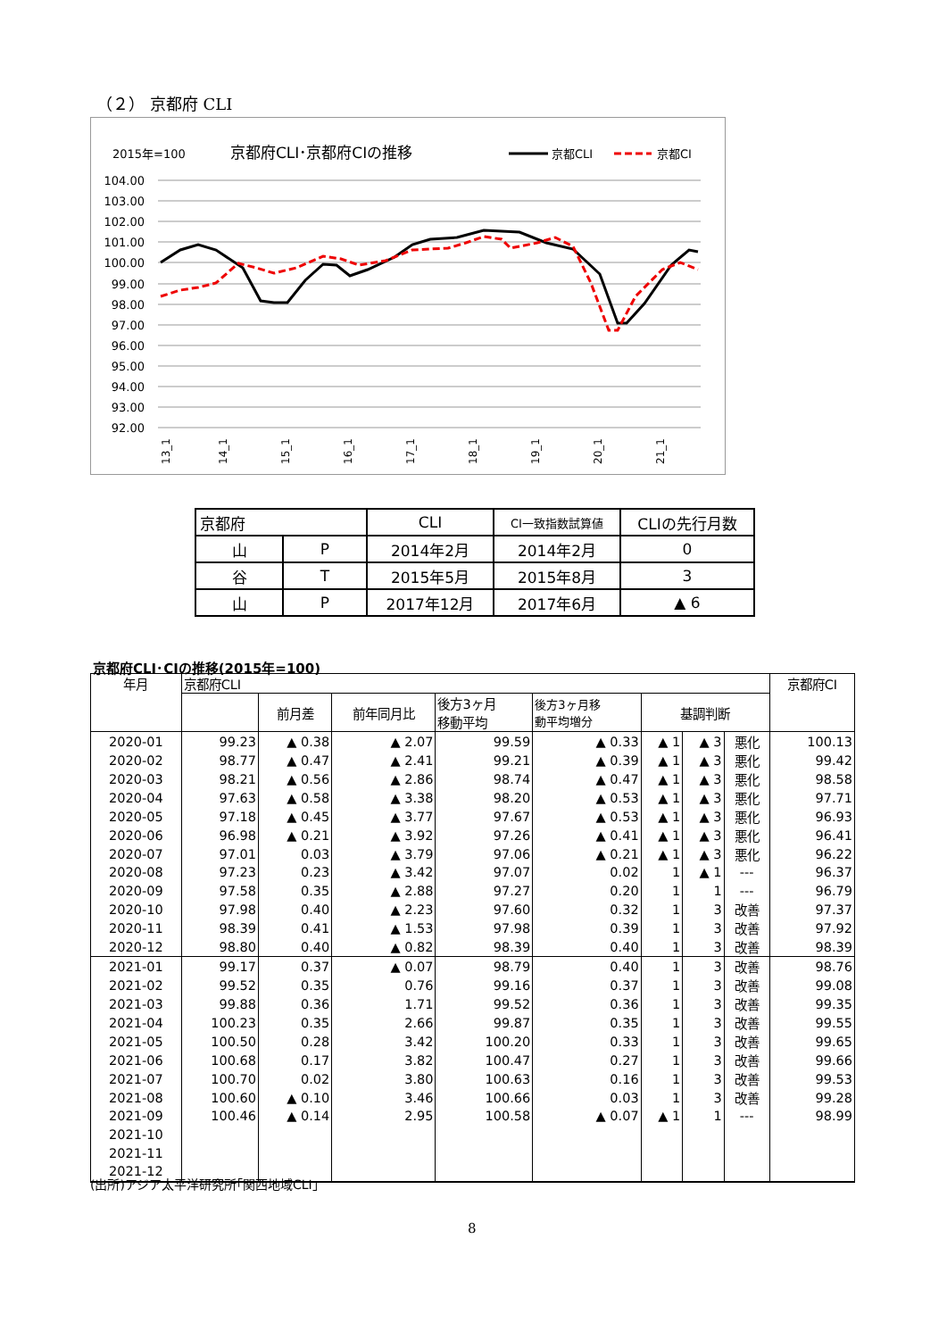（２） 京都府 CLI
2015年=100
京都府CLI･京都府CIの推移
京都CLI
京都CI
104.00
103.00
102.00
101.00
100.00
99.00
98.00
97.00
96.00
95.00
94.00
93.00
92.00
13_1
14_1
15_1
16_1
17_1
18_1
19_1
20_1
21_1
| 京都府 | | CLI | CI一致指数試算値 | CLIの先行月数 |
| 山 | P | 2014年2月 | 2014年2月 | 0 |
| 谷 | T | 2015年5月 | 2015年8月 | 3 |
| 山 | P | 2017年12月 | 2017年6月 | ▲ 6 |
京都府CLI･CIの推移(2015年=100)
| 年月 | 京都府CLI | | | | | | | | 京都府CI |
| --- | --- | --- | --- | --- | --- | --- | --- | --- | --- |
| | | 前月差 | 前年同月比 | 後方3ヶ月 移動平均 | 後方3ヶ月移 動平均増分 | 基調判断 | | | |
| 2020-01 | 99.23 | ▲ 0.38 | ▲ 2.07 | 99.59 | ▲ 0.33 | ▲ 1 | ▲ 3 | 悪化 | 100.13 |
| 2020-02 | 98.77 | ▲ 0.47 | ▲ 2.41 | 99.21 | ▲ 0.39 | ▲ 1 | ▲ 3 | 悪化 | 99.42 |
| 2020-03 | 98.21 | ▲ 0.56 | ▲ 2.86 | 98.74 | ▲ 0.47 | ▲ 1 | ▲ 3 | 悪化 | 98.58 |
| 2020-04 | 97.63 | ▲ 0.58 | ▲ 3.38 | 98.20 | ▲ 0.53 | ▲ 1 | ▲ 3 | 悪化 | 97.71 |
| 2020-05 | 97.18 | ▲ 0.45 | ▲ 3.77 | 97.67 | ▲ 0.53 | ▲ 1 | ▲ 3 | 悪化 | 96.93 |
| 2020-06 | 96.98 | ▲ 0.21 | ▲ 3.92 | 97.26 | ▲ 0.41 | ▲ 1 | ▲ 3 | 悪化 | 96.41 |
| 2020-07 | 97.01 | 0.03 | ▲ 3.79 | 97.06 | ▲ 0.21 | ▲ 1 | ▲ 3 | 悪化 | 96.22 |
| 2020-08 | 97.23 | 0.23 | ▲ 3.42 | 97.07 | 0.02 | 1 | ▲ 1 | --- | 96.37 |
| 2020-09 | 97.58 | 0.35 | ▲ 2.88 | 97.27 | 0.20 | 1 | 1 | --- | 96.79 |
| 2020-10 | 97.98 | 0.40 | ▲ 2.23 | 97.60 | 0.32 | 1 | 3 | 改善 | 97.37 |
| 2020-11 | 98.39 | 0.41 | ▲ 1.53 | 97.98 | 0.39 | 1 | 3 | 改善 | 97.92 |
| 2020-12 | 98.80 | 0.40 | ▲ 0.82 | 98.39 | 0.40 | 1 | 3 | 改善 | 98.39 |
| 2021-01 | 99.17 | 0.37 | ▲ 0.07 | 98.79 | 0.40 | 1 | 3 | 改善 | 98.76 |
| 2021-02 | 99.52 | 0.35 | 0.76 | 99.16 | 0.37 | 1 | 3 | 改善 | 99.08 |
| 2021-03 | 99.88 | 0.36 | 1.71 | 99.52 | 0.36 | 1 | 3 | 改善 | 99.35 |
| 2021-04 | 100.23 | 0.35 | 2.66 | 99.87 | 0.35 | 1 | 3 | 改善 | 99.55 |
| 2021-05 | 100.50 | 0.28 | 3.42 | 100.20 | 0.33 | 1 | 3 | 改善 | 99.65 |
| 2021-06 | 100.68 | 0.17 | 3.82 | 100.47 | 0.27 | 1 | 3 | 改善 | 99.66 |
| 2021-07 | 100.70 | 0.02 | 3.80 | 100.63 | 0.16 | 1 | 3 | 改善 | 99.53 |
| 2021-08 | 100.60 | ▲ 0.10 | 3.46 | 100.66 | 0.03 | 1 | 3 | 改善 | 99.28 |
| 2021-09 | 100.46 | ▲ 0.14 | 2.95 | 100.58 | ▲ 0.07 | ▲ 1 | 1 | --- | 98.99 |
| 2021-10 | | | | | | | | | |
| 2021-11 | | | | | | | | | |
| 2021-12 | | | | | | | | | |
(出所)アジア太平洋研究所｢関西地域CLI｣
8